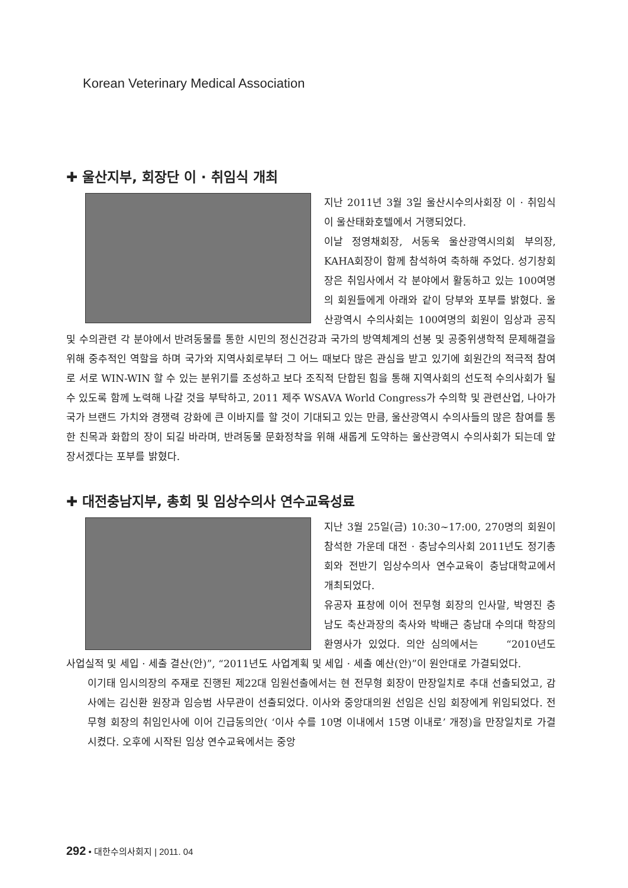Korean Veterinary Medical Association
✚ 울산지부, 회장단 이 · 취임식 개최
지난 2011년 3월 3일 울산시수의사회장 이 · 취임식이 울산태화호텔에서 거행되었다.
이날 정영채회장, 서동욱 울산광역시의회 부의장, KAHA회장이 함께 참석하여 축하해 주었다. 성기창회장은 취임사에서 각 분야에서 활동하고 있는 100여명의 회원들에게 아래와 같이 당부와 포부를 밝혔다. 울산광역시 수의사회는 100여명의 회원이 임상과 공직 및 수의관련 각 분야에서 반려동물를 통한 시민의 정신건강과 국가의 방역체계의 선봉 및 공중위생학적 문제해결을 위해 중추적인 역할을 하며 국가와 지역사회로부터 그 어느 때보다 많은 관심을 받고 있기에 회원간의 적극적 참여로 서로 WIN-WIN 할 수 있는 분위기를 조성하고 보다 조직적 단합된 힘을 통해 지역사회의 선도적 수의사회가 될 수 있도록 함께 노력해 나갈 것을 부탁하고, 2011 제주 WSAVA World Congress가 수의학 및 관련산업, 나아가 국가 브랜드 가치와 경쟁력 강화에 큰 이바지를 할 것이 기대되고 있는 만큼, 울산광역시 수의사들의 많은 참여를 통한 친목과 화합의 장이 되길 바라며, 반려동물 문화정착을 위해 새롭게 도약하는 울산광역시 수의사회가 되는데 앞장서겠다는 포부를 밝혔다.
✚ 대전충남지부, 총회 및 임상수의사 연수교육성료
지난 3월 25일(금) 10:30~17:00, 270명의 회원이 참석한 가운데 대전 · 충남수의사회 2011년도 정기총회와 전반기 임상수의사 연수교육이 충남대학교에서 개최되었다.
유공자 표창에 이어 전무형 회장의 인사말, 박영진 충남도 축산과장의 축사와 박배근 충남대 수의대 학장의 환영사가 있었다. 의안 심의에서는 “2010년도 사업실적 및 세입 · 세출 결산(안)”, “2011년도 사업계획 및 세입 · 세출 예산(안)”이 원안대로 가결되었다.
이기태 임시의장의 주재로 진행된 제22대 임원선출에서는 현 전무형 회장이 만장일치로 추대 선출되었고, 감사에는 김신환 원장과 임승범 사무관이 선출되었다. 이사와 중앙대의원 선임은 신임 회장에게 위임되었다. 전무형 회장의 취임인사에 이어 긴급동의안( ‘이사 수를 10명 이내에서 15명 이내로’ 개정)을 만장일치로 가결시켰다. 오후에 시작된 임상 연수교육에서는 중앙
292 • 대한수의사회지 | 2011. 04